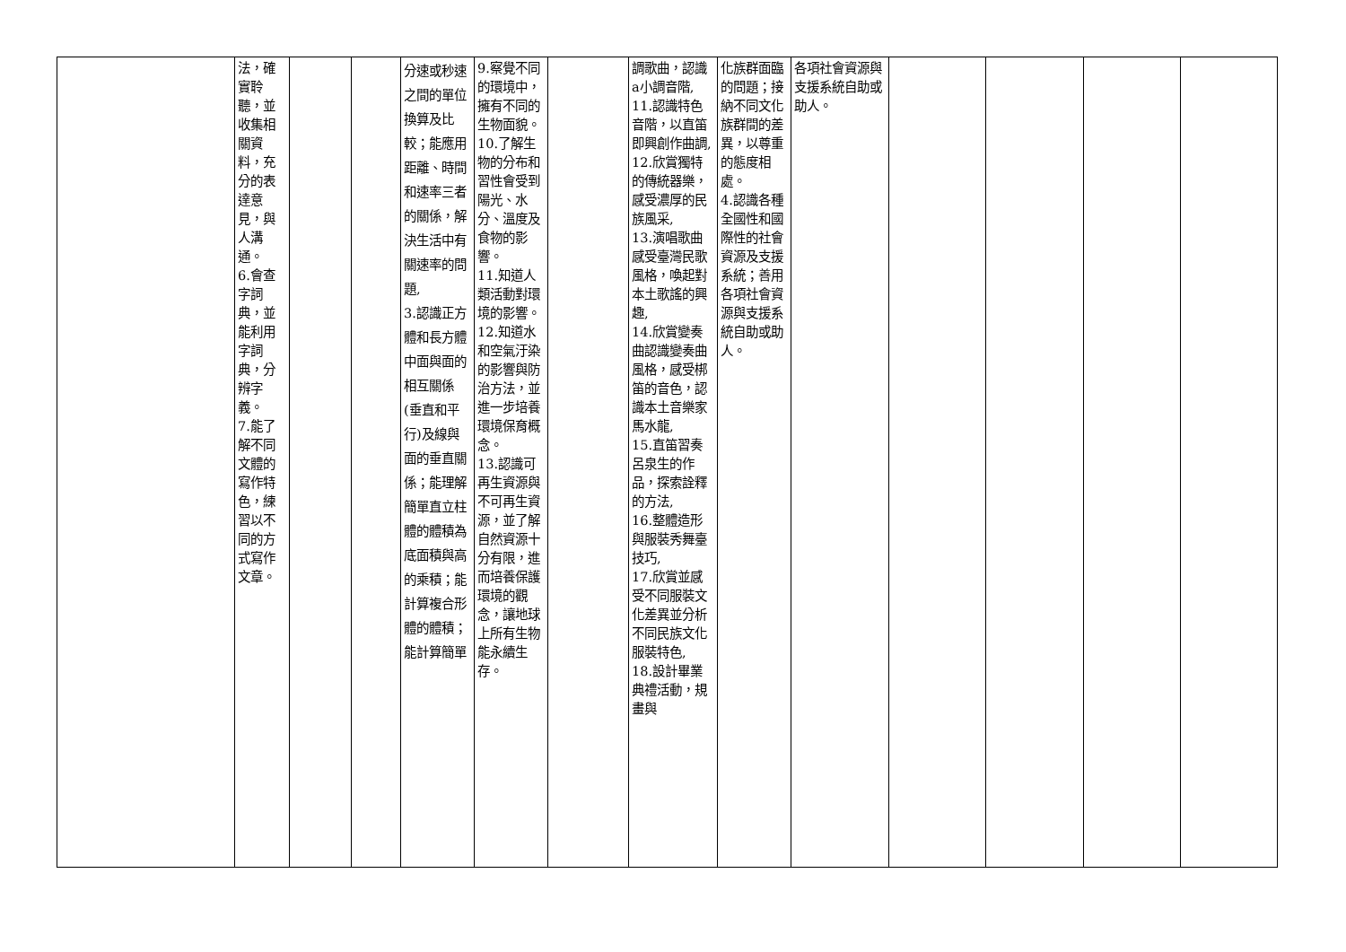| | 法，確實聆聽，並收集相關資料，充分的表達意見，與人溝通。 6.會查字詞典，並能利用字詞典，分辨字義。 7.能了解不同文體的寫作特色，練習以不同的方式寫作文章。 | | | 分速或秒速之間的單位換算及比較；能應用距離、時間和速率三者的關係，解決生活中有關速率的問題, 3.認識正方體和長方體中面與面的相互關係(垂直和平行)及線與面的垂直關係；能理解簡單直立柱體的體積為底面積與高的乘積；能計算複合形體的體積；能計算簡單 | 9.察覺不同的環境中，擁有不同的生物面貌。 10.了解生物的分布和習性會受到陽光、水分、溫度及食物的影響。 11.知道人類活動對環境的影響。 12.知道水和空氣汙染的影響與防治方法，並進一步培養環境保育概念。 13.認識可再生資源與不可再生資源，並了解自然資源十分有限，進而培養保護環境的觀念，讓地球上所有生物能永續生存。 | | 調歌曲，認識a小調音階, 11.認識特色音階，以直笛即興創作曲調, 12.欣賞獨特的傳統器樂，感受濃厚的民族風采, 13.演唱歌曲感受臺灣民歌風格，喚起對本土歌謠的興趣, 14.欣賞變奏曲認識變奏曲風格，感受梆笛的音色，認識本土音樂家馬水龍, 15.直笛習奏呂泉生的作品，探索詮釋的方法, 16.整體造形與服裝秀舞臺技巧, 17.欣賞並感受不同服裝文化差異並分析不同民族文化服裝特色, 18.設計畢業典禮活動，規畫與 | 化族群面臨的問題；接納不同文化族群間的差異，以尊重的態度相處。 4.認識各種全國性和國際性的社會資源及支援系統；善用各項社會資源與支援系統自助或助人。 | 各項社會資源與支援系統自助或助人。 | | | | |